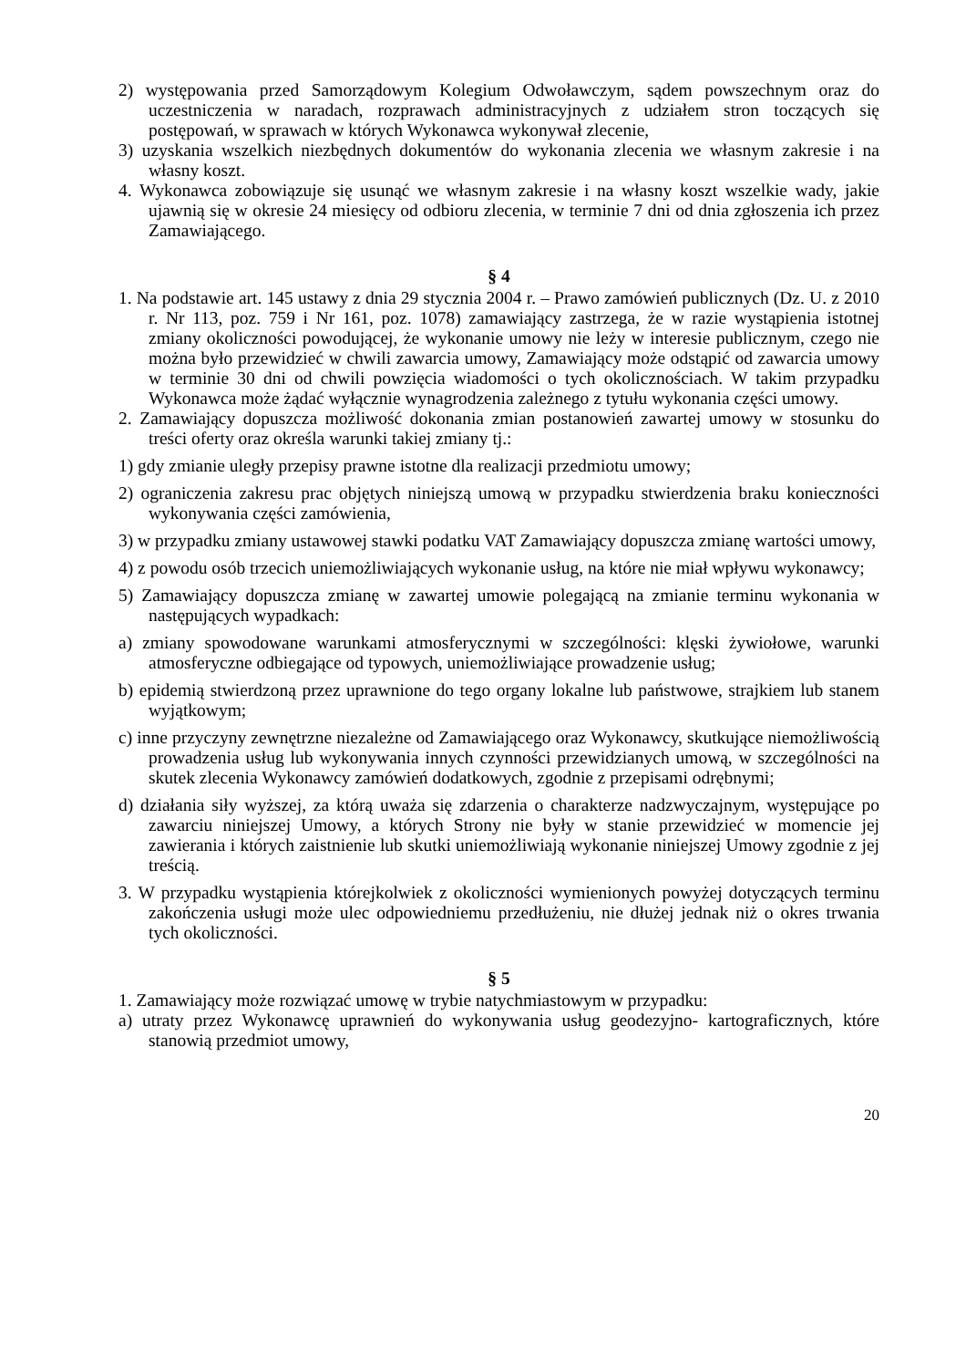2) występowania przed Samorządowym Kolegium Odwoławczym, sądem powszechnym oraz do uczestniczenia w naradach, rozprawach administracyjnych z udziałem stron toczących się postępowań, w sprawach w których Wykonawca wykonywał zlecenie,
3) uzyskania wszelkich niezbędnych dokumentów do wykonania zlecenia we własnym zakresie i na własny koszt.
4. Wykonawca zobowiązuje się usunąć we własnym zakresie i na własny koszt wszelkie wady, jakie ujawnią się w okresie 24 miesięcy od odbioru zlecenia, w terminie 7 dni od dnia zgłoszenia ich przez Zamawiającego.
§ 4
1. Na podstawie art. 145 ustawy z dnia 29 stycznia 2004 r. – Prawo zamówień publicznych (Dz. U. z 2010 r. Nr 113, poz. 759 i Nr 161, poz. 1078) zamawiający zastrzega, że w razie wystąpienia istotnej zmiany okoliczności powodującej, że wykonanie umowy nie leży w interesie publicznym, czego nie można było przewidzieć w chwili zawarcia umowy, Zamawiający może odstąpić od zawarcia umowy w terminie 30 dni od chwili powzięcia wiadomości o tych okolicznościach. W takim przypadku Wykonawca może żądać wyłącznie wynagrodzenia zależnego z tytułu wykonania części umowy.
2. Zamawiający dopuszcza możliwość dokonania zmian postanowień zawartej umowy w stosunku do treści oferty oraz określa warunki takiej zmiany tj.:
1) gdy zmianie uległy przepisy prawne istotne dla realizacji przedmiotu umowy;
2) ograniczenia zakresu prac objętych niniejszą umową w przypadku stwierdzenia braku konieczności wykonywania części zamówienia,
3) w przypadku zmiany ustawowej stawki podatku VAT Zamawiający dopuszcza zmianę wartości umowy,
4) z powodu osób trzecich uniemożliwiających wykonanie usług, na które nie miał wpływu wykonawcy;
5) Zamawiający dopuszcza zmianę w zawartej umowie polegającą na zmianie terminu wykonania w następujących wypadkach:
a) zmiany spowodowane warunkami atmosferycznymi w szczególności: klęski żywiołowe, warunki atmosferyczne odbiegające od typowych, uniemożliwiające prowadzenie usług;
b) epidemią stwierdzoną przez uprawnione do tego organy lokalne lub państwowe, strajkiem lub stanem wyjątkowym;
c) inne przyczyny zewnętrzne niezależne od Zamawiającego oraz Wykonawcy, skutkujące niemożliwością prowadzenia usług lub wykonywania innych czynności przewidzianych umową, w szczególności na skutek zlecenia Wykonawcy zamówień dodatkowych, zgodnie z przepisami odrębnymi;
d) działania siły wyższej, za którą uważa się zdarzenia o charakterze nadzwyczajnym, występujące po zawarciu niniejszej Umowy, a których Strony nie były w stanie przewidzieć w momencie jej zawierania i których zaistnienie lub skutki uniemożliwiają wykonanie niniejszej Umowy zgodnie z jej treścią.
3. W przypadku wystąpienia którejkolwiek z okoliczności wymienionych powyżej dotyczących terminu zakończenia usługi może ulec odpowiedniemu przedłużeniu, nie dłużej jednak niż o okres trwania tych okoliczności.
§ 5
1. Zamawiający może rozwiązać umowę w trybie natychmiastowym w przypadku:
a) utraty przez Wykonawcę uprawnień do wykonywania usług geodezyjno- kartograficznych, które stanowią przedmiot umowy,
20